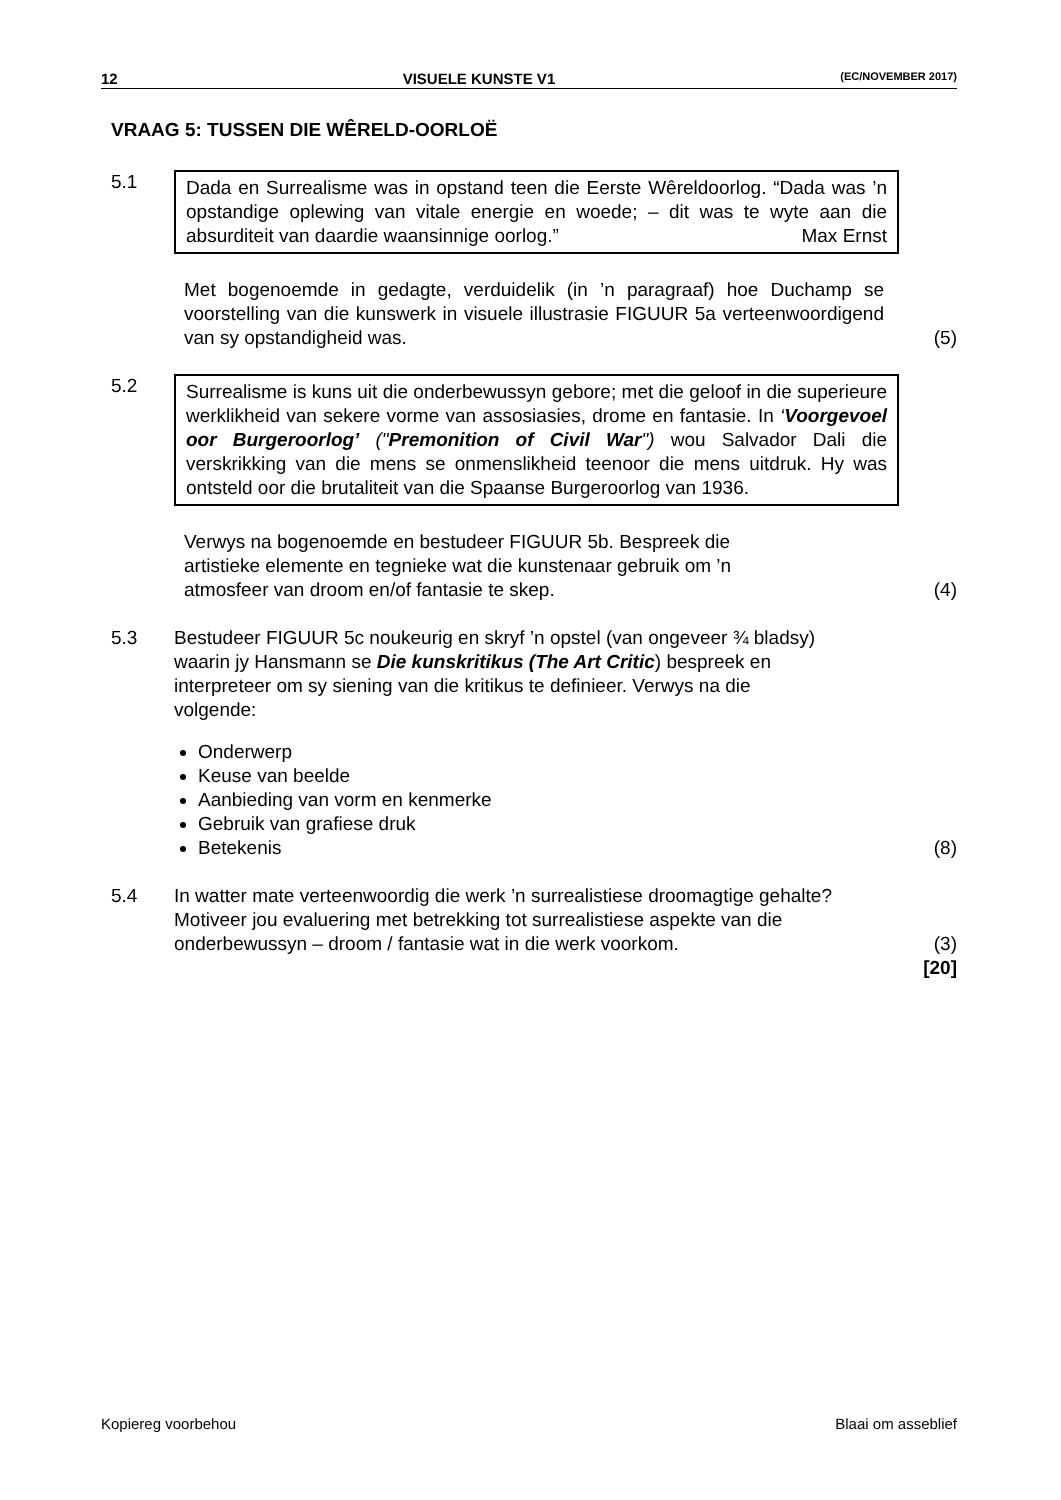12 VISUELE KUNSTE V1 (EC/NOVEMBER 2017)
VRAAG 5: TUSSEN DIE WÊRELD-OORLOË
5.1
Dada en Surrealisme was in opstand teen die Eerste Wêreldoorlog. “Dada was ’n opstandige oplewing van vitale energie en woede; – dit was te wyte aan die absurditeit van daardie waansinnige oorlog.” Max Ernst
Met bogenoemde in gedagte, verduidelik (in ’n paragraaf) hoe Duchamp se voorstelling van die kunswerk in visuele illustrasie FIGUUR 5a verteenwoordigend van sy opstandigheid was.
(5)
5.2
Surrealisme is kuns uit die onderbewussyn gebore; met die geloof in die superieure werklikheid van sekere vorme van assosiasies, drome en fantasie. In ‘Voorgevoel oor Burgeroorlog’ ("Premonition of Civil War") wou Salvador Dali die verskrikking van die mens se onmenslikheid teenoor die mens uitdruk. Hy was ontsteld oor die brutaliteit van die Spaanse Burgeroorlog van 1936.
Verwys na bogenoemde en bestudeer FIGUUR 5b. Bespreek die artistieke elemente en tegnieke wat die kunstenaar gebruik om ’n atmosfeer van droom en/of fantasie te skep.
(4)
5.3 Bestudeer FIGUUR 5c noukeurig en skryf ’n opstel (van ongeveer ¾ bladsy) waarin jy Hansmann se Die kunskritikus (The Art Critic) bespreek en interpreteer om sy siening van die kritikus te definieer. Verwys na die volgende:
Onderwerp
Keuse van beelde
Aanbieding van vorm en kenmerke
Gebruik van grafiese druk
Betekenis
(8)
5.4 In watter mate verteenwoordig die werk ’n surrealistiese droomagtige gehalte? Motiveer jou evaluering met betrekking tot surrealistiese aspekte van die onderbewussyn – droom / fantasie wat in die werk voorkom.
(3)
[20]
Kopiereg voorbehou Blaai om asseblief